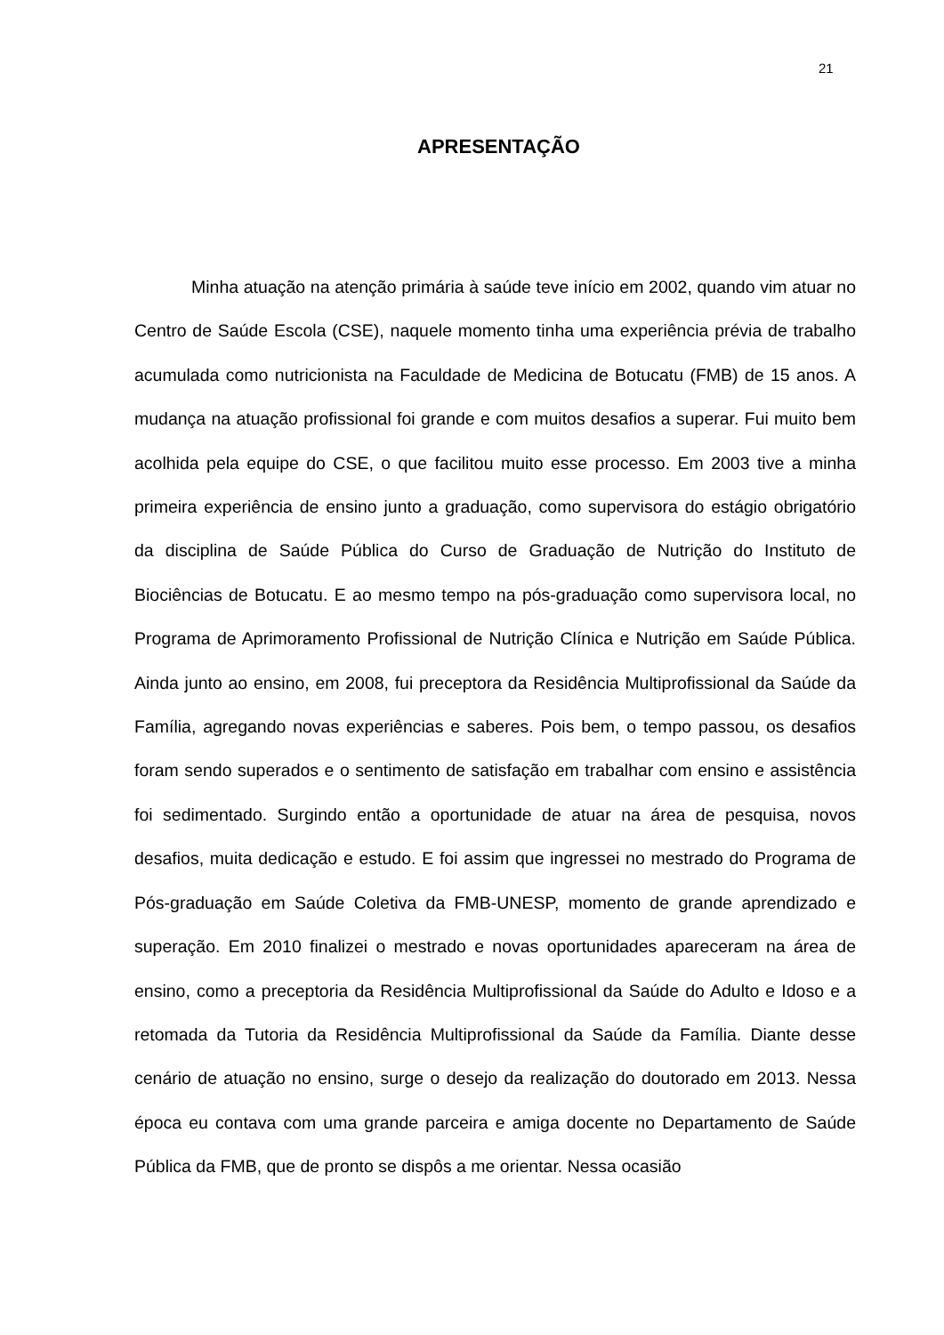21
APRESENTAÇÃO
Minha atuação na atenção primária à saúde teve início em 2002, quando vim atuar no Centro de Saúde Escola (CSE), naquele momento tinha uma experiência prévia de trabalho acumulada como nutricionista na Faculdade de Medicina de Botucatu (FMB) de 15 anos. A mudança na atuação profissional foi grande e com muitos desafios a superar. Fui muito bem acolhida pela equipe do CSE, o que facilitou muito esse processo. Em 2003 tive a minha primeira experiência de ensino junto a graduação, como supervisora do estágio obrigatório da disciplina de Saúde Pública do Curso de Graduação de Nutrição do Instituto de Biociências de Botucatu. E ao mesmo tempo na pós-graduação como supervisora local, no Programa de Aprimoramento Profissional de Nutrição Clínica e Nutrição em Saúde Pública. Ainda junto ao ensino, em 2008, fui preceptora da Residência Multiprofissional da Saúde da Família, agregando novas experiências e saberes. Pois bem, o tempo passou, os desafios foram sendo superados e o sentimento de satisfação em trabalhar com ensino e assistência foi sedimentado. Surgindo então a oportunidade de atuar na área de pesquisa, novos desafios, muita dedicação e estudo. E foi assim que ingressei no mestrado do Programa de Pós-graduação em Saúde Coletiva da FMB-UNESP, momento de grande aprendizado e superação. Em 2010 finalizei o mestrado e novas oportunidades apareceram na área de ensino, como a preceptoria da Residência Multiprofissional da Saúde do Adulto e Idoso e a retomada da Tutoria da Residência Multiprofissional da Saúde da Família. Diante desse cenário de atuação no ensino, surge o desejo da realização do doutorado em 2013. Nessa época eu contava com uma grande parceira e amiga docente no Departamento de Saúde Pública da FMB, que de pronto se dispôs a me orientar. Nessa ocasião